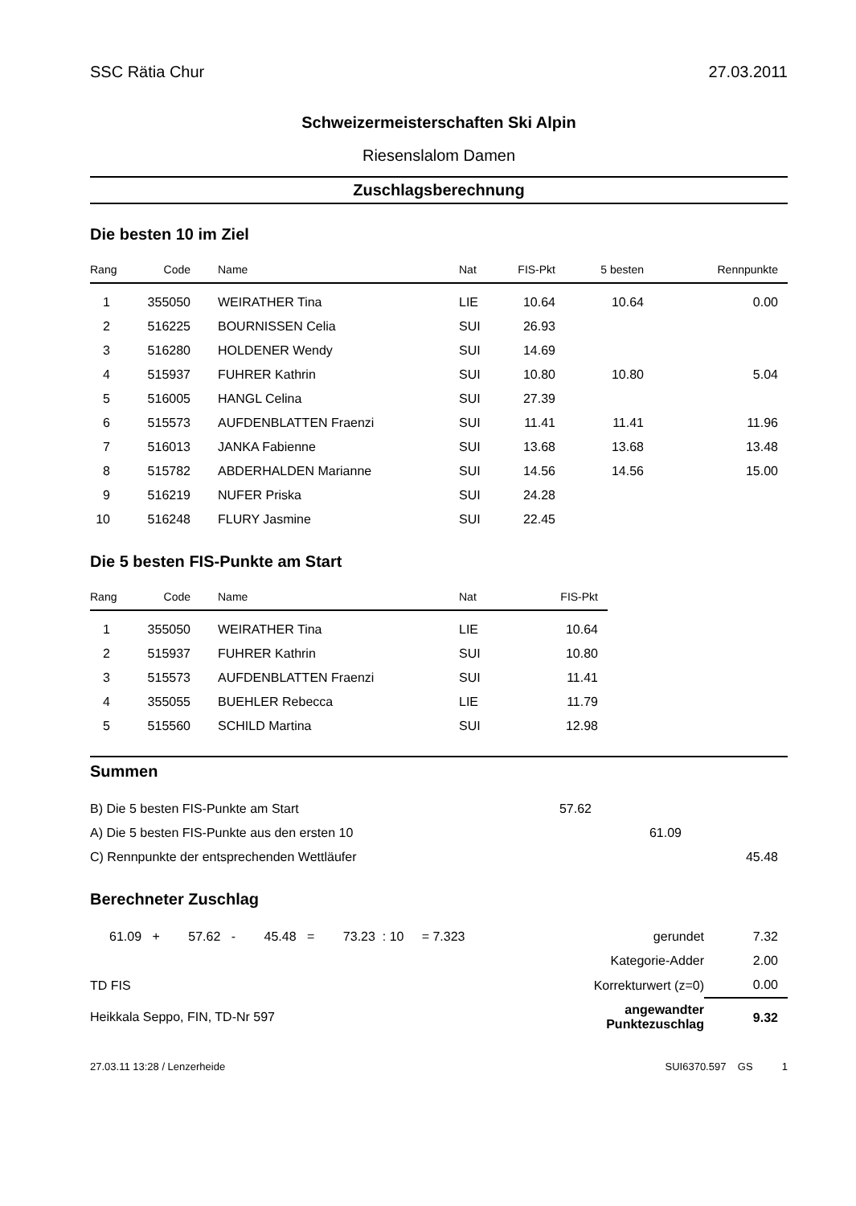SSC Rätia Chur 27.03.2011
Schweizermeisterschaften Ski Alpin
Riesenslalom Damen
Zuschlagsberechnung
Die besten 10 im Ziel
| Rang | Code | Name | Nat | FIS-Pkt | 5 besten | Rennpunkte |
| --- | --- | --- | --- | --- | --- | --- |
| 1 | 355050 | WEIRATHER Tina | LIE | 10.64 | 10.64 | 0.00 |
| 2 | 516225 | BOURNISSEN Celia | SUI | 26.93 | | |
| 3 | 516280 | HOLDENER Wendy | SUI | 14.69 | | |
| 4 | 515937 | FUHRER Kathrin | SUI | 10.80 | 10.80 | 5.04 |
| 5 | 516005 | HANGL Celina | SUI | 27.39 | | |
| 6 | 515573 | AUFDENBLATTEN Fraenzi | SUI | 11.41 | 11.41 | 11.96 |
| 7 | 516013 | JANKA Fabienne | SUI | 13.68 | 13.68 | 13.48 |
| 8 | 515782 | ABDERHALDEN Marianne | SUI | 14.56 | 14.56 | 15.00 |
| 9 | 516219 | NUFER Priska | SUI | 24.28 | | |
| 10 | 516248 | FLURY Jasmine | SUI | 22.45 | | |
Die 5 besten FIS-Punkte am Start
| Rang | Code | Name | Nat | FIS-Pkt |
| --- | --- | --- | --- | --- |
| 1 | 355050 | WEIRATHER Tina | LIE | 10.64 |
| 2 | 515937 | FUHRER Kathrin | SUI | 10.80 |
| 3 | 515573 | AUFDENBLATTEN Fraenzi | SUI | 11.41 |
| 4 | 355055 | BUEHLER Rebecca | LIE | 11.79 |
| 5 | 515560 | SCHILD Martina | SUI | 12.98 |
Summen
| B) Die 5 besten FIS-Punkte am Start | 57.62 | | |
| A) Die 5 besten FIS-Punkte aus den ersten 10 | | 61.09 | |
| C) Rennpunkte der entsprechenden Wettläufer | | | 45.48 |
Berechneter Zuschlag
| 61.09 + 57.62 - 45.48 = 73.23 : 10 = 7.323 | gerundet | 7.32 |
| | Kategorie-Adder | 2.00 |
| TD FIS | Korrekturwert (z=0) | 0.00 |
| Heikkala Seppo, FIN, TD-Nr 597 | angewandter Punktezuschlag | 9.32 |
27.03.11 13:28 / Lenzerheide SUI6370.597 GS 1